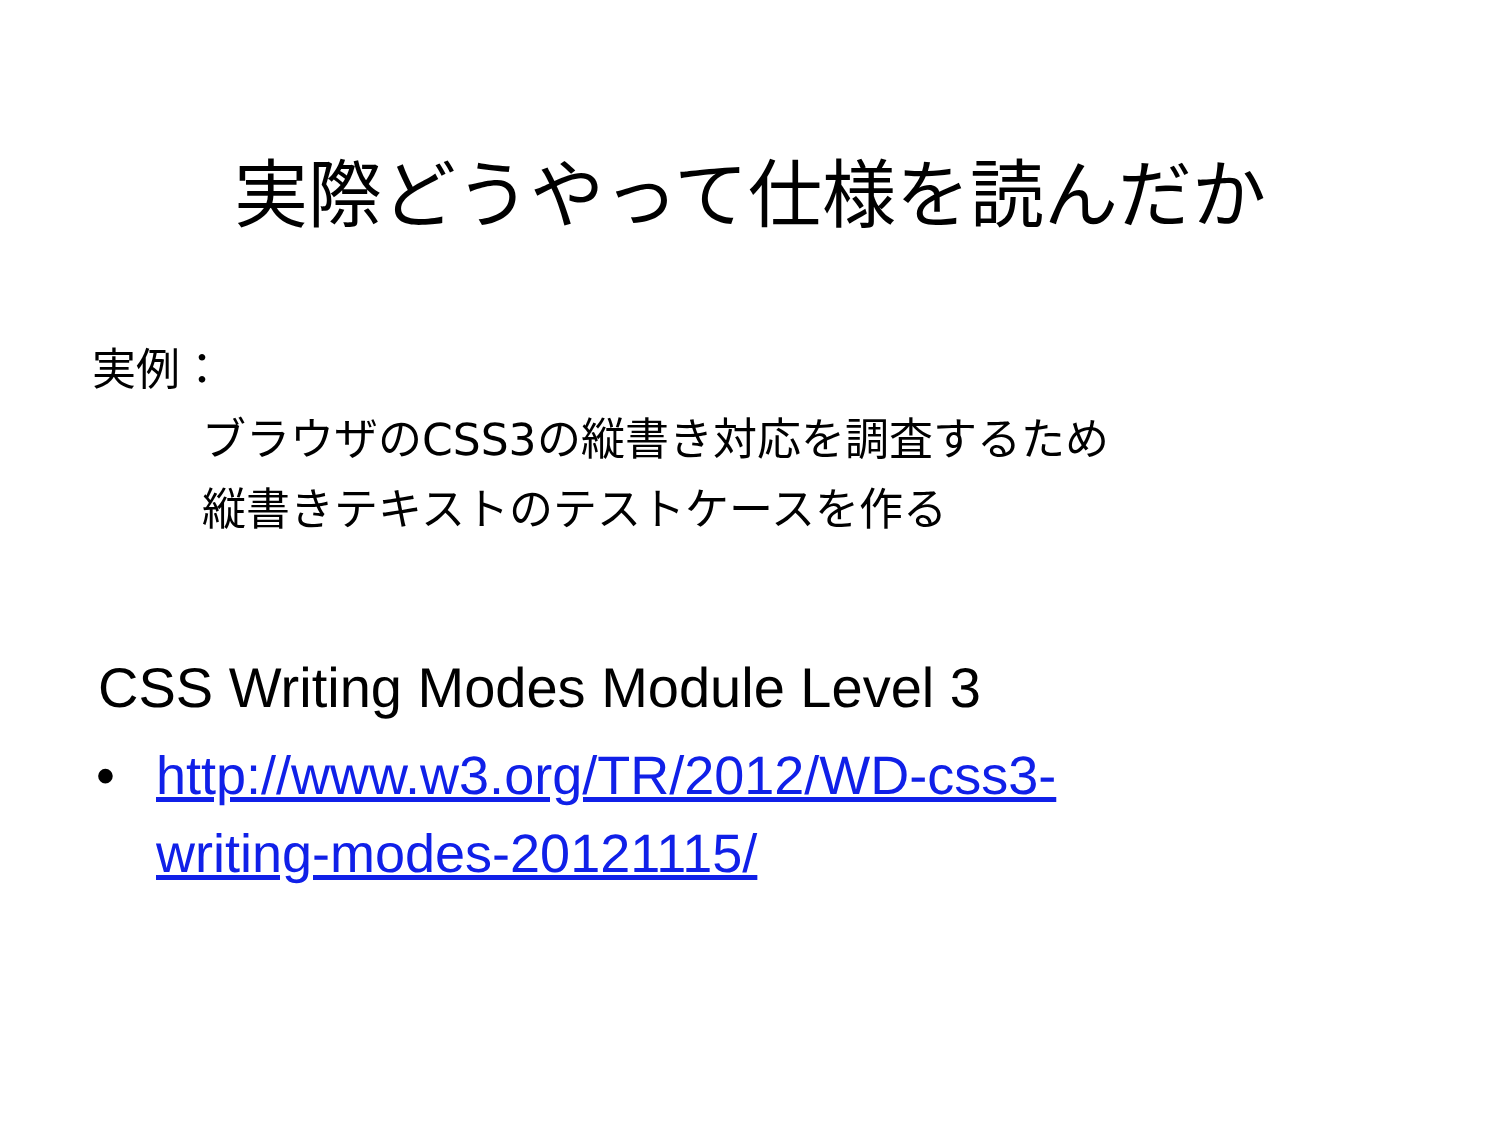実際どうやって仕様を読んだか
実例：
ブラウザのCSS3の縦書き対応を調査するため
縦書きテキストのテストケースを作る
CSS Writing Modes Module Level 3
• http://www.w3.org/TR/2012/WD-css3-
writing-modes-20121115/